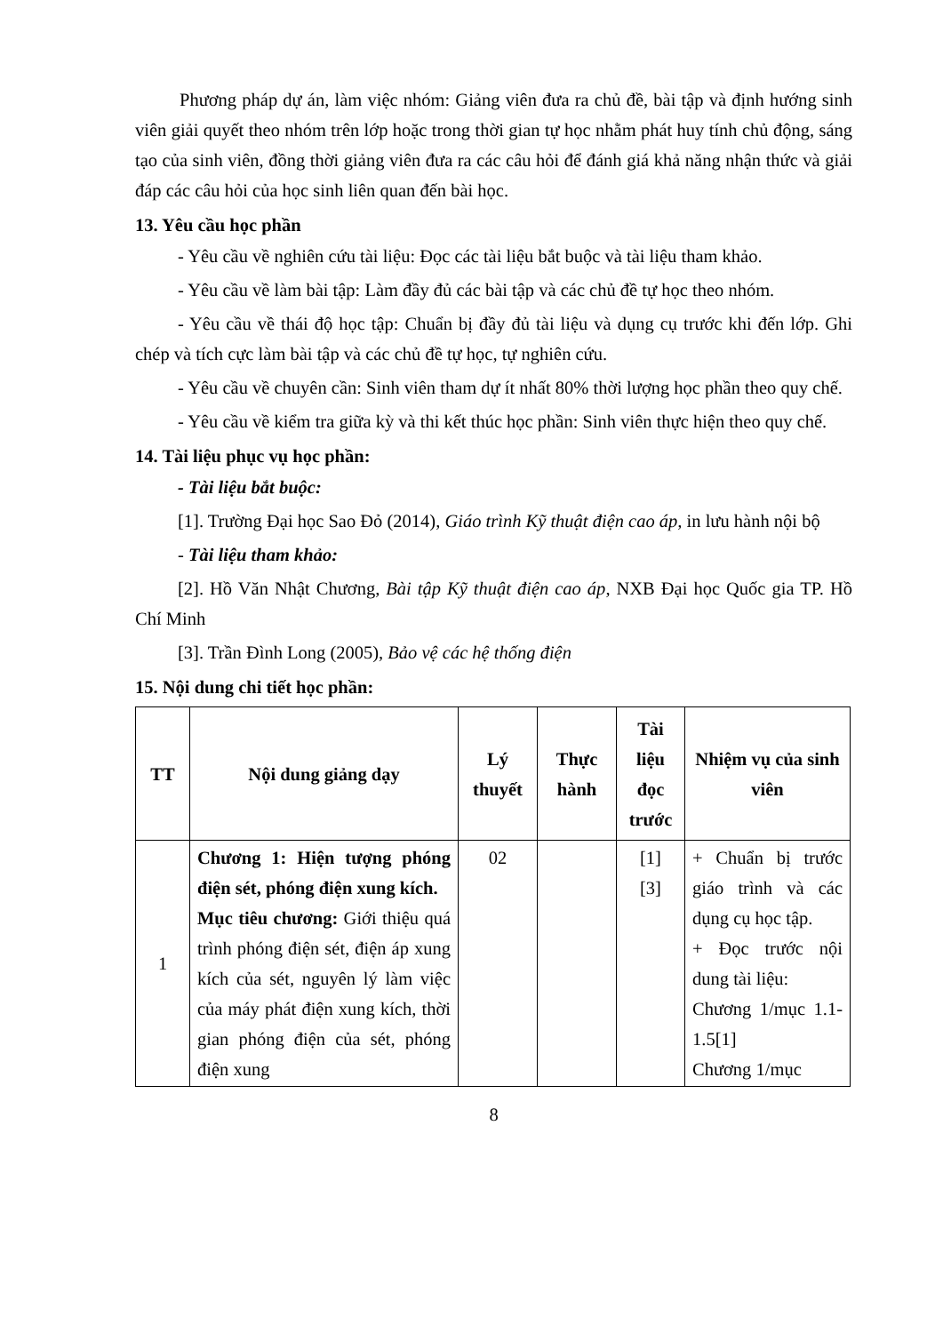Phương pháp dự án, làm việc nhóm: Giảng viên đưa ra chủ đề, bài tập và định hướng sinh viên giải quyết theo nhóm trên lớp hoặc trong thời gian tự học nhằm phát huy tính chủ động, sáng tạo của sinh viên, đồng thời giảng viên đưa ra các câu hỏi để đánh giá khả năng nhận thức và giải đáp các câu hỏi của học sinh liên quan đến bài học.
13. Yêu cầu học phần
- Yêu cầu về nghiên cứu tài liệu: Đọc các tài liệu bắt buộc và tài liệu tham khảo.
- Yêu cầu về làm bài tập: Làm đầy đủ các bài tập và các chủ đề tự học theo nhóm.
- Yêu cầu về thái độ học tập: Chuẩn bị đầy đủ tài liệu và dụng cụ trước khi đến lớp. Ghi chép và tích cực làm bài tập và các chủ đề tự học, tự nghiên cứu.
- Yêu cầu về chuyên cần: Sinh viên tham dự ít nhất 80% thời lượng học phần theo quy chế.
- Yêu cầu về kiểm tra giữa kỳ và thi kết thúc học phần: Sinh viên thực hiện theo quy chế.
14. Tài liệu phục vụ học phần:
- Tài liệu bắt buộc:
[1]. Trường Đại học Sao Đỏ (2014), Giáo trình Kỹ thuật điện cao áp, in lưu hành nội bộ
- Tài liệu tham khảo:
[2]. Hồ Văn Nhật Chương, Bài tập Kỹ thuật điện cao áp, NXB Đại học Quốc gia TP. Hồ Chí Minh
[3]. Trần Đình Long (2005), Bảo vệ các hệ thống điện
15. Nội dung chi tiết học phần:
| TT | Nội dung giảng dạy | Lý thuyết | Thực hành | Tài liệu đọc trước | Nhiệm vụ của sinh viên |
| --- | --- | --- | --- | --- | --- |
| 1 | Chương 1: Hiện tượng phóng điện sét, phóng điện xung kích. Mục tiêu chương: Giới thiệu quá trình phóng điện sét, điện áp xung kích của sét, nguyên lý làm việc của máy phát điện xung kích, thời gian phóng điện của sét, phóng điện xung | 02 | | [1] [3] | + Chuẩn bị trước giáo trình và các dụng cụ học tập. + Đọc trước nội dung tài liệu: Chương 1/mục 1.1- 1.5[1] Chương 1/mục |
8